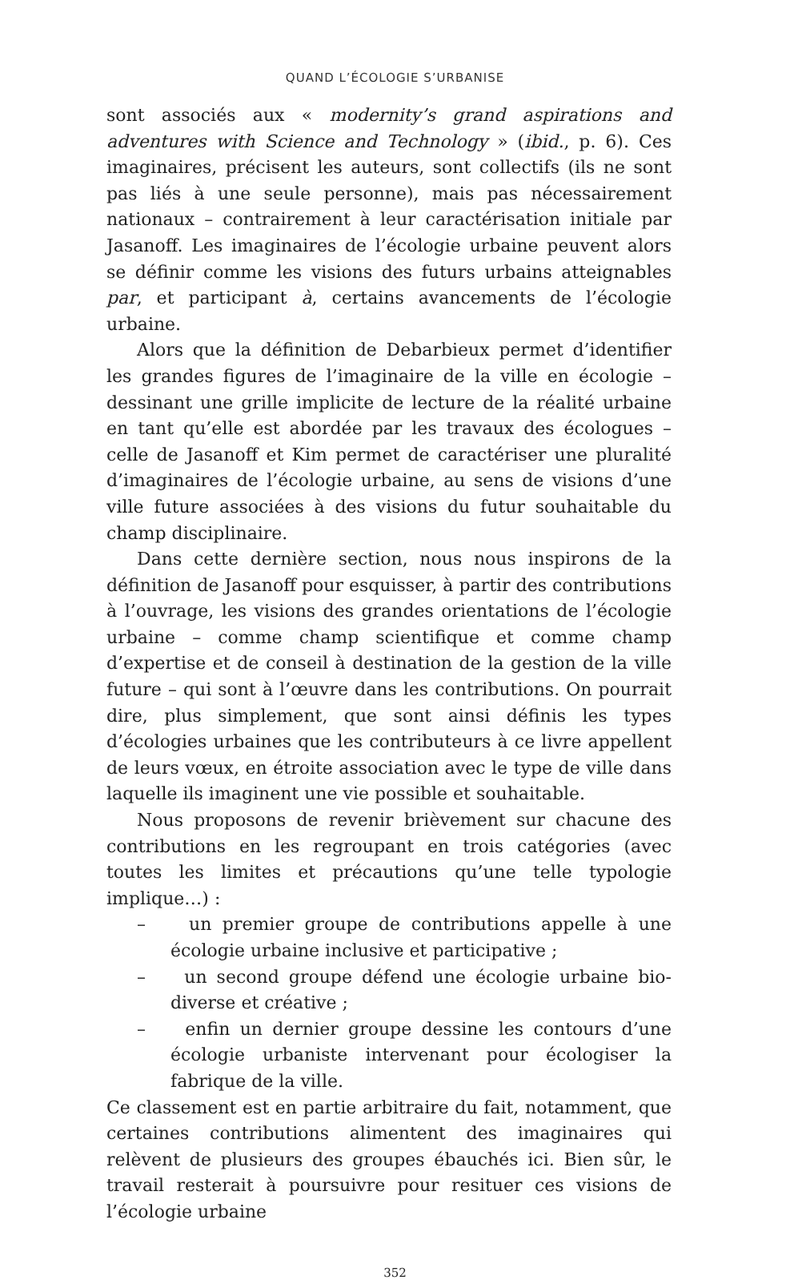QUAND L’ÉCOLOGIE S’URBANISE
sont associés aux « modernity’s grand aspirations and adventures with Science and Technology » (ibid., p. 6). Ces imaginaires, précisent les auteurs, sont collectifs (ils ne sont pas liés à une seule personne), mais pas nécessairement nationaux – contrairement à leur caractérisation initiale par Jasanoff. Les imaginaires de l’écologie urbaine peuvent alors se définir comme les visions des futurs urbains atteignables par, et participant à, certains avancements de l’écologie urbaine.
Alors que la définition de Debarbieux permet d’identifier les grandes figures de l’imaginaire de la ville en écologie – dessinant une grille implicite de lecture de la réalité urbaine en tant qu’elle est abordée par les travaux des écologues – celle de Jasanoff et Kim permet de caractériser une pluralité d’imaginaires de l’écologie urbaine, au sens de visions d’une ville future associées à des visions du futur souhaitable du champ disciplinaire.
Dans cette dernière section, nous nous inspirons de la définition de Jasanoff pour esquisser, à partir des contributions à l’ouvrage, les visions des grandes orientations de l’écologie urbaine – comme champ scientifique et comme champ d’expertise et de conseil à destination de la gestion de la ville future – qui sont à l’œuvre dans les contributions. On pourrait dire, plus simplement, que sont ainsi définis les types d’écologies urbaines que les contributeurs à ce livre appellent de leurs vœux, en étroite association avec le type de ville dans laquelle ils imaginent une vie possible et souhaitable.
Nous proposons de revenir brièvement sur chacune des contributions en les regroupant en trois catégories (avec toutes les limites et précautions qu’une telle typologie implique…) :
– un premier groupe de contributions appelle à une écologie urbaine inclusive et participative ;
– un second groupe défend une écologie urbaine bio-diverse et créative ;
– enfin un dernier groupe dessine les contours d’une écologie urbaniste intervenant pour écologiser la fabrique de la ville.
Ce classement est en partie arbitraire du fait, notamment, que certaines contributions alimentent des imaginaires qui relèvent de plusieurs des groupes ébauchés ici. Bien sûr, le travail resterait à poursuivre pour resituer ces visions de l’écologie urbaine
352